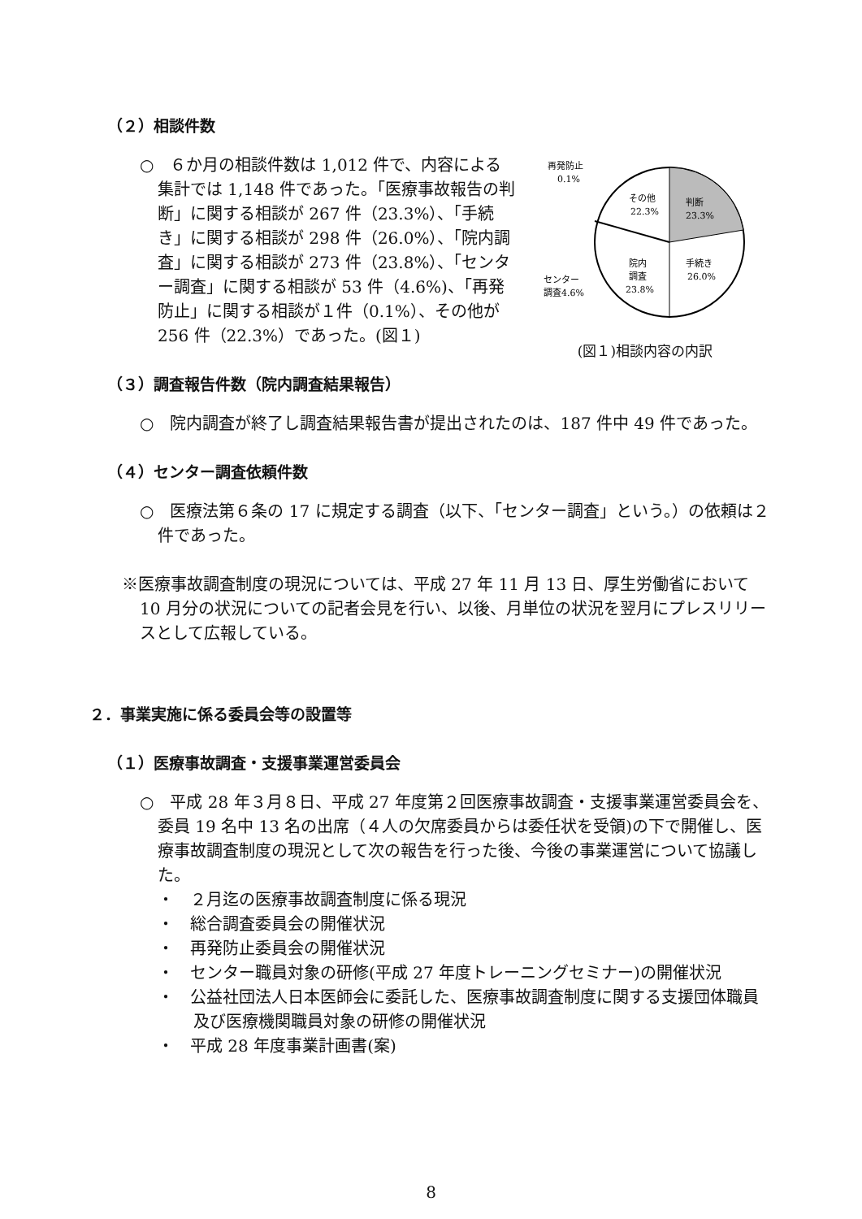（２）相談件数
○　６か月の相談件数は 1,012 件で、内容による集計では 1,148 件であった。「医療事故報告の判断」に関する相談が 267 件（23.3%）、「手続き」に関する相談が 298 件（26.0%）、「院内調査」に関する相談が 273 件（23.8%）、「センター調査」に関する相談が 53 件（4.6%)、「再発防止」に関する相談が１件（0.1%）、その他が 256 件（22.3%）であった。(図１)
再発防止
0.1%
その他
22.3%
判断
23.3%
手続き
26.0%
院内
調査
23.8%
センター
調査4.6%
(図１)相談内容の内訳
（３）調査報告件数（院内調査結果報告）
○　院内調査が終了し調査結果報告書が提出されたのは、187 件中 49 件であった。
（４）センター調査依頼件数
○　医療法第６条の 17 に規定する調査（以下、「センター調査」という。）の依頼は２件であった。
※医療事故調査制度の現況については、平成 27 年 11 月 13 日、厚生労働省において 10 月分の状況についての記者会見を行い、以後、月単位の状況を翌月にプレスリリースとして広報している。
２．事業実施に係る委員会等の設置等
（１）医療事故調査・支援事業運営委員会
○　平成 28 年３月８日、平成 27 年度第２回医療事故調査・支援事業運営委員会を、委員 19 名中 13 名の出席（４人の欠席委員からは委任状を受領)の下で開催し、医療事故調査制度の現況として次の報告を行った後、今後の事業運営について協議した。
・　２月迄の医療事故調査制度に係る現況
・　総合調査委員会の開催状況
・　再発防止委員会の開催状況
・　センター職員対象の研修(平成 27 年度トレーニングセミナー)の開催状況
・　公益社団法人日本医師会に委託した、医療事故調査制度に関する支援団体職員及び医療機関職員対象の研修の開催状況
・　平成 28 年度事業計画書(案)
8